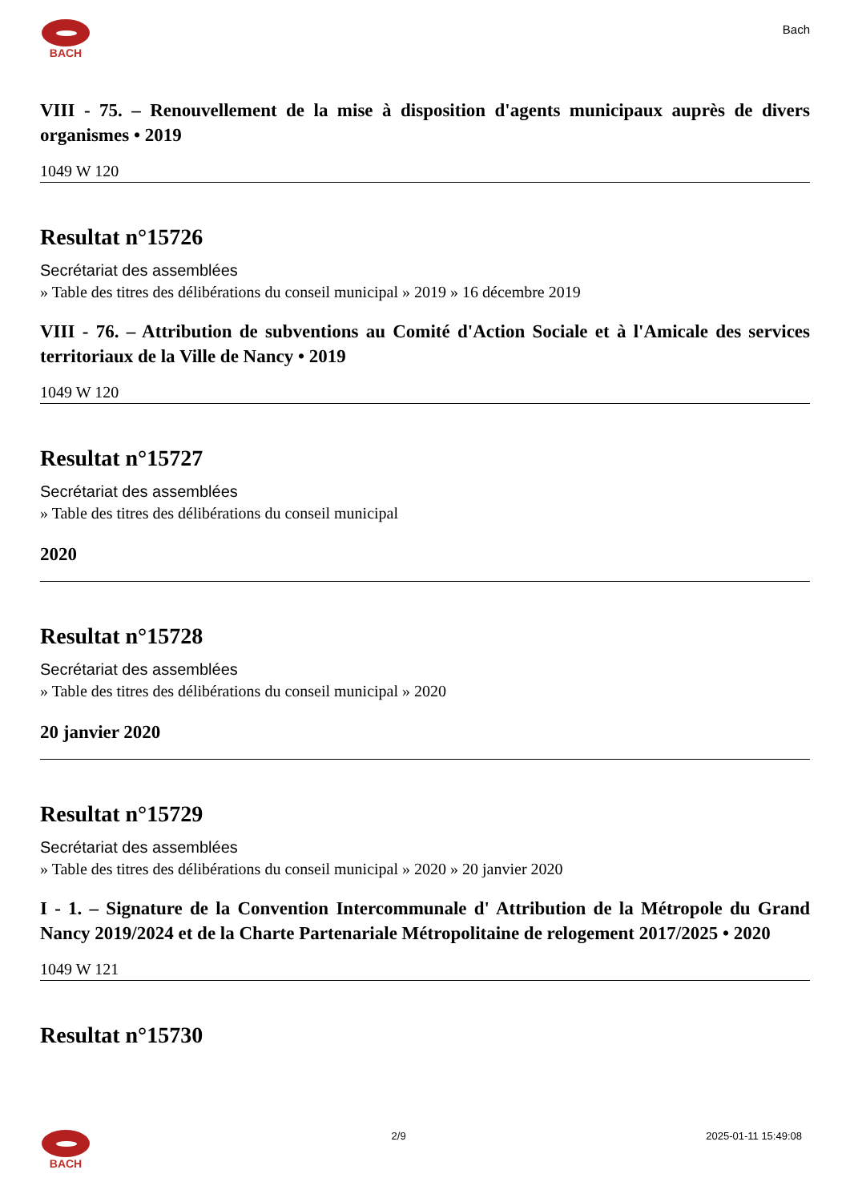BACH
Bach
VIII - 75. – Renouvellement de la mise à disposition d'agents municipaux auprès de divers organismes • 2019
1049 W 120
Resultat n°15726
Secrétariat des assemblées
» Table des titres des délibérations du conseil municipal » 2019 » 16 décembre 2019
VIII - 76. – Attribution de subventions au Comité d'Action Sociale et à l'Amicale des services territoriaux de la Ville de Nancy • 2019
1049 W 120
Resultat n°15727
Secrétariat des assemblées
» Table des titres des délibérations du conseil municipal
2020
Resultat n°15728
Secrétariat des assemblées
» Table des titres des délibérations du conseil municipal » 2020
20 janvier 2020
Resultat n°15729
Secrétariat des assemblées
» Table des titres des délibérations du conseil municipal » 2020 » 20 janvier 2020
I - 1. – Signature de la Convention Intercommunale d' Attribution de la Métropole du Grand Nancy 2019/2024 et de la Charte Partenariale Métropolitaine de relogement 2017/2025 • 2020
1049 W 121
Resultat n°15730
BACH 2/9 2025-01-11 15:49:08